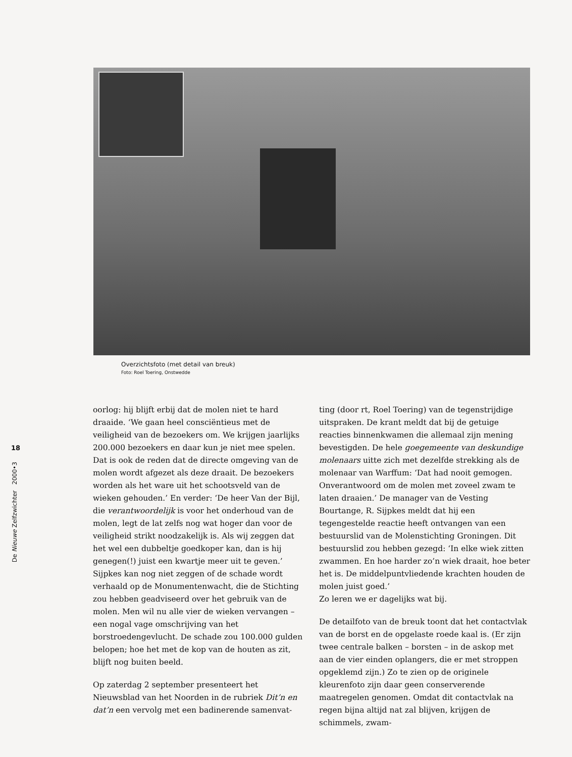Overzichtsfoto (met detail van breuk)
Foto: Roel Toering, Onstwedde
18
De Nieuwe Zelfzwichter 2000•3
oorlog: hij blijft erbij dat de molen niet te hard draaide. ‘We gaan heel consciëntieus met de veiligheid van de bezoekers om. We krijgen jaarlijks 200.000 bezoekers en daar kun je niet mee spelen. Dat is ook de reden dat de directe omgeving van de molen wordt afgezet als deze draait. De bezoekers worden als het ware uit het schootsveld van de wieken gehouden.’ En verder: ‘De heer Van der Bijl, die verantwoordelijk is voor het onderhoud van de molen, legt de lat zelfs nog wat hoger dan voor de veiligheid strikt noodzakelijk is. Als wij zeggen dat het wel een dubbeltje goedkoper kan, dan is hij genegen(!) juist een kwartje meer uit te geven.’ Sijpkes kan nog niet zeggen of de schade wordt verhaald op de Monumentenwacht, die de Stichting zou hebben geadviseerd over het gebruik van de molen. Men wil nu alle vier de wieken vervangen – een nogal vage omschrijving van het borstroedengevlucht. De schade zou 100.000 gulden belopen; hoe het met de kop van de houten as zit, blijft nog buiten beeld.
Op zaterdag 2 september presenteert het Nieuwsblad van het Noorden in de rubriek Dit’n en dat’n een vervolg met een badinerende samenvat-
ting (door rt, Roel Toering) van de tegenstrijdige uitspraken. De krant meldt dat bij de getuige reacties binnenkwamen die allemaal zijn mening bevestigden. De hele goegemeente van deskundige molenaars uitte zich met dezelfde strekking als de molenaar van Warffum: ‘Dat had nooit gemogen. Onverantwoord om de molen met zoveel zwam te laten draaien.’ De manager van de Vesting Bourtange, R. Sijpkes meldt dat hij een tegengestelde reactie heeft ontvangen van een bestuurslid van de Molenstichting Groningen. Dit bestuurslid zou hebben gezegd: ‘In elke wiek zitten zwammen. En hoe harder zo’n wiek draait, hoe beter het is. De middelpuntvliedende krachten houden de molen juist goed.’
Zo leren we er dagelijks wat bij.
De detailfoto van de breuk toont dat het contactvlak van de borst en de opgelaste roede kaal is. (Er zijn twee centrale balken – borsten – in de askop met aan de vier einden oplangers, die er met stroppen opgeklemd zijn.) Zo te zien op de originele kleurenfoto zijn daar geen conserverende maatregelen genomen. Omdat dit contactvlak na regen bijna altijd nat zal blijven, krijgen de schimmels, zwam-